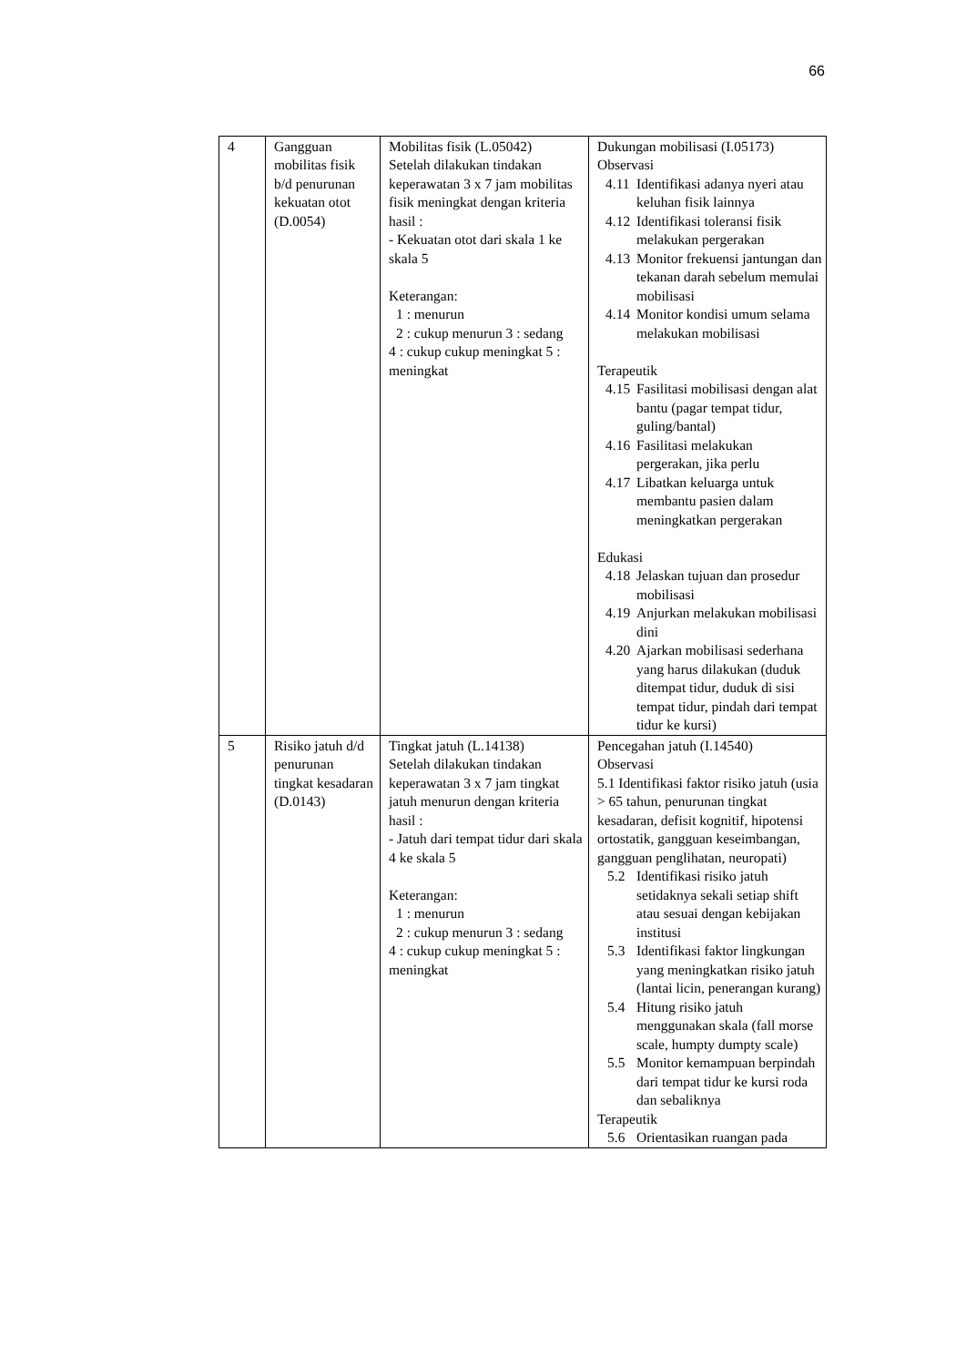66
| 4 | Gangguan mobilitas fisik b/d penurunan kekuatan otot (D.0054) | Mobilitas fisik (L.05042) Setelah dilakukan tindakan keperawatan 3 x 7 jam mobilitas fisik meningkat dengan kriteria hasil : - Kekuatan otot dari skala 1 ke skala 5 Keterangan: 1 : menurun 2 : cukup menurun 3 : sedang 4 : cukup cukup meningkat 5 : meningkat | Dukungan mobilisasi (I.05173) Observasi 4.11 Identifikasi adanya nyeri atau keluhan fisik lainnya 4.12 Identifikasi toleransi fisik melakukan pergerakan 4.13 Monitor frekuensi jantungan dan tekanan darah sebelum memulai mobilisasi 4.14 Monitor kondisi umum selama melakukan mobilisasi Terapeutik 4.15 Fasilitasi mobilisasi dengan alat bantu (pagar tempat tidur, guling/bantal) 4.16 Fasilitasi melakukan pergerakan, jika perlu 4.17 Libatkan keluarga untuk membantu pasien dalam meningkatkan pergerakan Edukasi 4.18 Jelaskan tujuan dan prosedur mobilisasi 4.19 Anjurkan melakukan mobilisasi dini 4.20 Ajarkan mobilisasi sederhana yang harus dilakukan (duduk ditempat tidur, duduk di sisi tempat tidur, pindah dari tempat tidur ke kursi) |
| 5 | Risiko jatuh d/d penurunan tingkat kesadaran (D.0143) | Tingkat jatuh (L.14138) Setelah dilakukan tindakan keperawatan 3 x 7 jam tingkat jatuh menurun dengan kriteria hasil : - Jatuh dari tempat tidur dari skala 4 ke skala 5 Keterangan: 1 : menurun 2 : cukup menurun 3 : sedang 4 : cukup cukup meningkat 5 : meningkat | Pencegahan jatuh (I.14540) Observasi 5.1 Identifikasi faktor risiko jatuh (usia > 65 tahun, penurunan tingkat kesadaran, defisit kognitif, hipotensi ortostatik, gangguan keseimbangan, gangguan penglihatan, neuropati) 5.2 Identifikasi risiko jatuh setidaknya sekali setiap shift atau sesuai dengan kebijakan institusi 5.3 Identifikasi faktor lingkungan yang meningkatkan risiko jatuh (lantai licin, penerangan kurang) 5.4 Hitung risiko jatuh menggunakan skala (fall morse scale, humpty dumpty scale) 5.5 Monitor kemampuan berpindah dari tempat tidur ke kursi roda dan sebaliknya Terapeutik 5.6 Orientasikan ruangan pada |